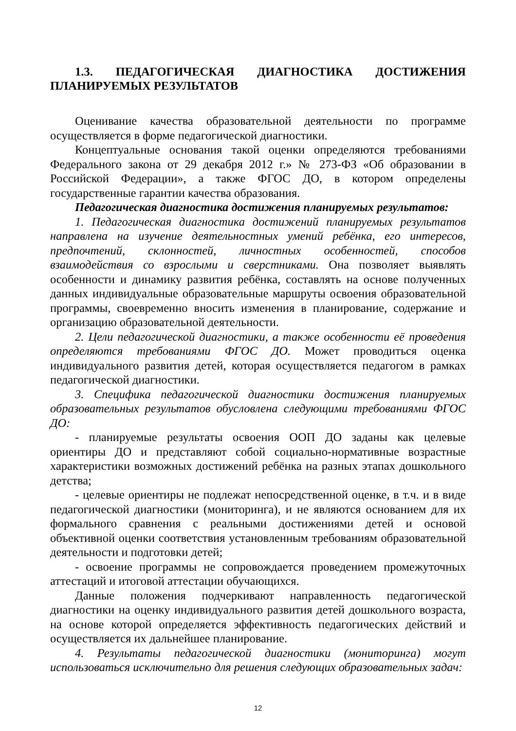1.3. ПЕДАГОГИЧЕСКАЯ ДИАГНОСТИКА ДОСТИЖЕНИЯ ПЛАНИРУЕМЫХ РЕЗУЛЬТАТОВ
Оценивание качества образовательной деятельности по программе осуществляется в форме педагогической диагностики.
Концептуальные основания такой оценки определяются требованиями Федерального закона от 29 декабря 2012 г.» № 273-ФЗ «Об образовании в Российской Федерации», а также ФГОС ДО, в котором определены государственные гарантии качества образования.
Педагогическая диагностика достижения планируемых результатов:
1. Педагогическая диагностика достижений планируемых результатов направлена на изучение деятельностных умений ребёнка, его интересов, предпочтений, склонностей, личностных особенностей, способов взаимодействия со взрослыми и сверстниками. Она позволяет выявлять особенности и динамику развития ребёнка, составлять на основе полученных данных индивидуальные образовательные маршруты освоения образовательной программы, своевременно вносить изменения в планирование, содержание и организацию образовательной деятельности.
2. Цели педагогической диагностики, а также особенности её проведения определяются требованиями ФГОС ДО. Может проводиться оценка индивидуального развития детей, которая осуществляется педагогом в рамках педагогической диагностики.
3. Специфика педагогической диагностики достижения планируемых образовательных результатов обусловлена следующими требованиями ФГОС ДО:
- планируемые результаты освоения ООП ДО заданы как целевые ориентиры ДО и представляют собой социально-нормативные возрастные характеристики возможных достижений ребёнка на разных этапах дошкольного детства;
- целевые ориентиры не подлежат непосредственной оценке, в т.ч. и в виде педагогической диагностики (мониторинга), и не являются основанием для их формального сравнения с реальными достижениями детей и основой объективной оценки соответствия установленным требованиям образовательной деятельности и подготовки детей;
- освоение программы не сопровождается проведением промежуточных аттестаций и итоговой аттестации обучающихся.
Данные положения подчеркивают направленность педагогической диагностики на оценку индивидуального развития детей дошкольного возраста, на основе которой определяется эффективность педагогических действий и осуществляется их дальнейшее планирование.
4. Результаты педагогической диагностики (мониторинга) могут использоваться исключительно для решения следующих образовательных задач:
12